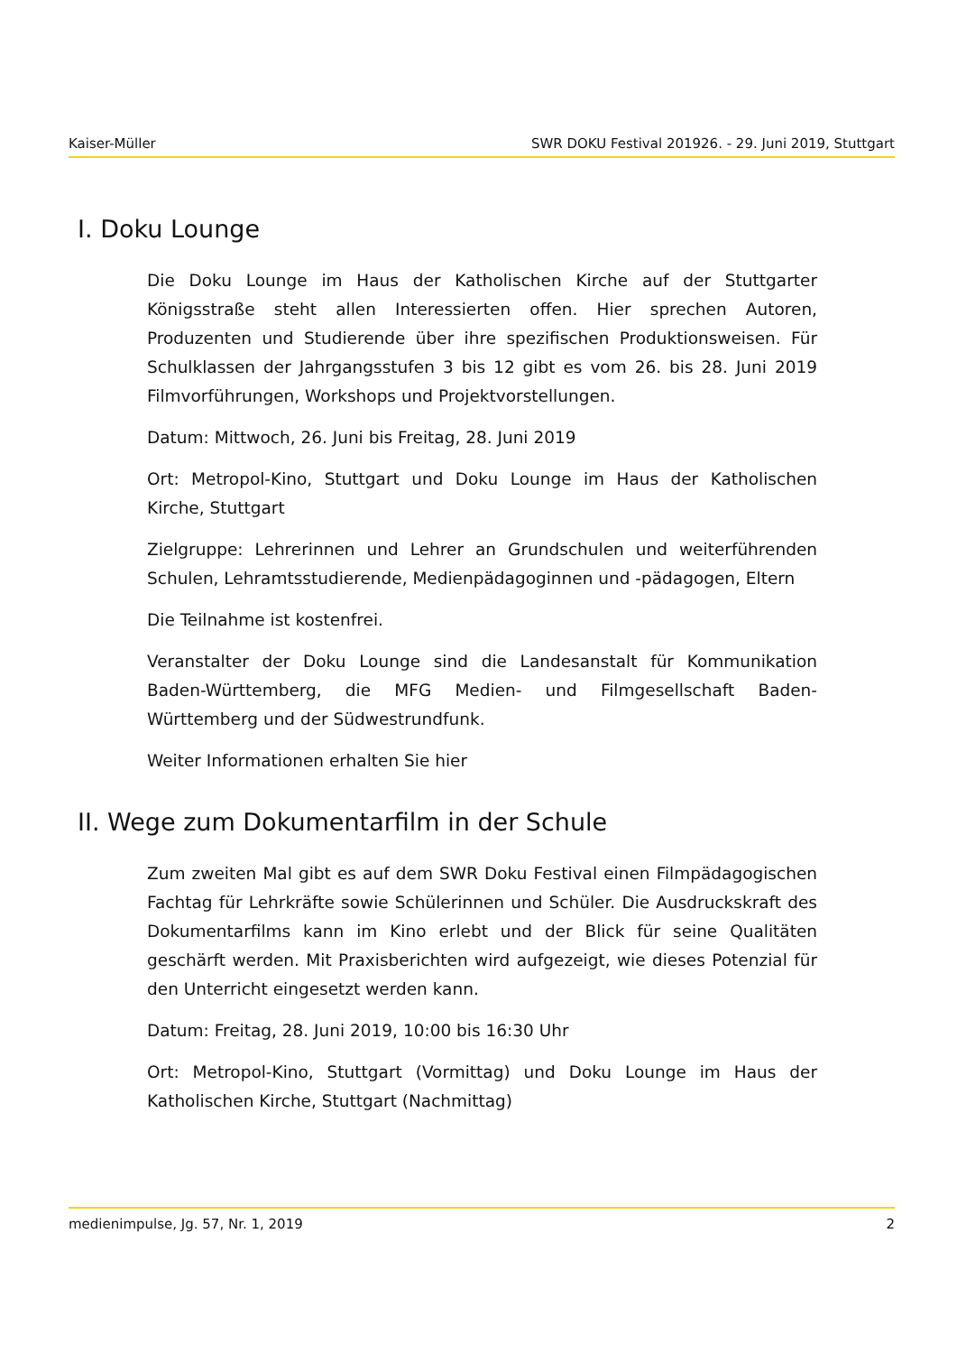Kaiser-Müller SWR DOKU Festival 201926. - 29. Juni 2019, Stuttgart
I. Doku Lounge
Die Doku Lounge im Haus der Katholischen Kirche auf der Stuttgarter Königsstraße steht allen Interessierten offen. Hier sprechen Autoren, Produzenten und Studierende über ihre spezifischen Produktionsweisen. Für Schulklassen der Jahrgangsstufen 3 bis 12 gibt es vom 26. bis 28. Juni 2019 Filmvorführungen, Workshops und Projektvorstellungen.
Datum: Mittwoch, 26. Juni bis Freitag, 28. Juni 2019
Ort: Metropol-Kino, Stuttgart und Doku Lounge im Haus der Katholischen Kirche, Stuttgart
Zielgruppe: Lehrerinnen und Lehrer an Grundschulen und weiterführenden Schulen, Lehramtsstudierende, Medienpädagoginnen und -pädagogen, Eltern
Die Teilnahme ist kostenfrei.
Veranstalter der Doku Lounge sind die Landesanstalt für Kommunikation Baden-Württemberg, die MFG Medien- und Filmgesellschaft Baden-Württemberg und der Südwestrundfunk.
Weiter Informationen erhalten Sie hier
II. Wege zum Dokumentarfilm in der Schule
Zum zweiten Mal gibt es auf dem SWR Doku Festival einen Filmpädagogischen Fachtag für Lehrkräfte sowie Schülerinnen und Schüler. Die Ausdruckskraft des Dokumentarfilms kann im Kino erlebt und der Blick für seine Qualitäten geschärft werden. Mit Praxisberichten wird aufgezeigt, wie dieses Potenzial für den Unterricht eingesetzt werden kann.
Datum: Freitag, 28. Juni 2019, 10:00 bis 16:30 Uhr
Ort: Metropol-Kino, Stuttgart (Vormittag) und Doku Lounge im Haus der Katholischen Kirche, Stuttgart (Nachmittag)
medienimpulse, Jg. 57, Nr. 1, 2019 2